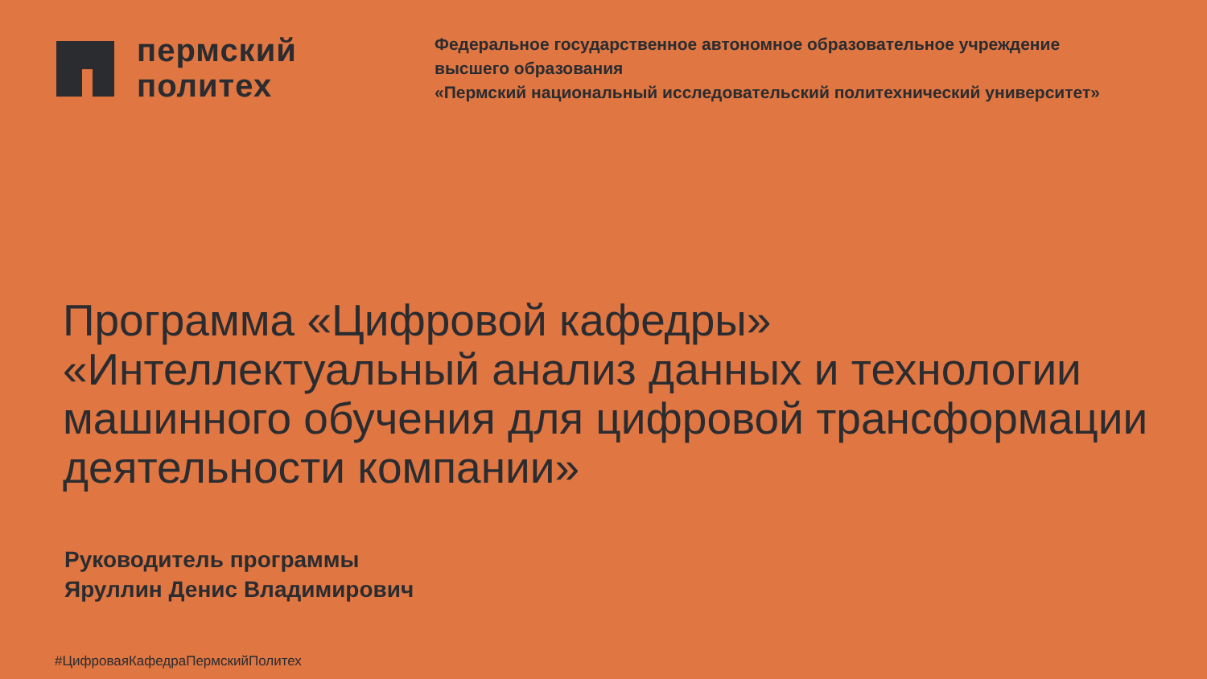пермский
политех
Федеральное государственное автономное образовательное учреждение
высшего образования
«Пермский национальный исследовательский политехнический университет»
Программа «Цифровой кафедры»
«Интеллектуальный анализ данных и технологии машинного обучения для цифровой трансформации деятельности компании»
Руководитель программы
Яруллин Денис Владимирович
#ЦифроваяКафедраПермскийПолитех